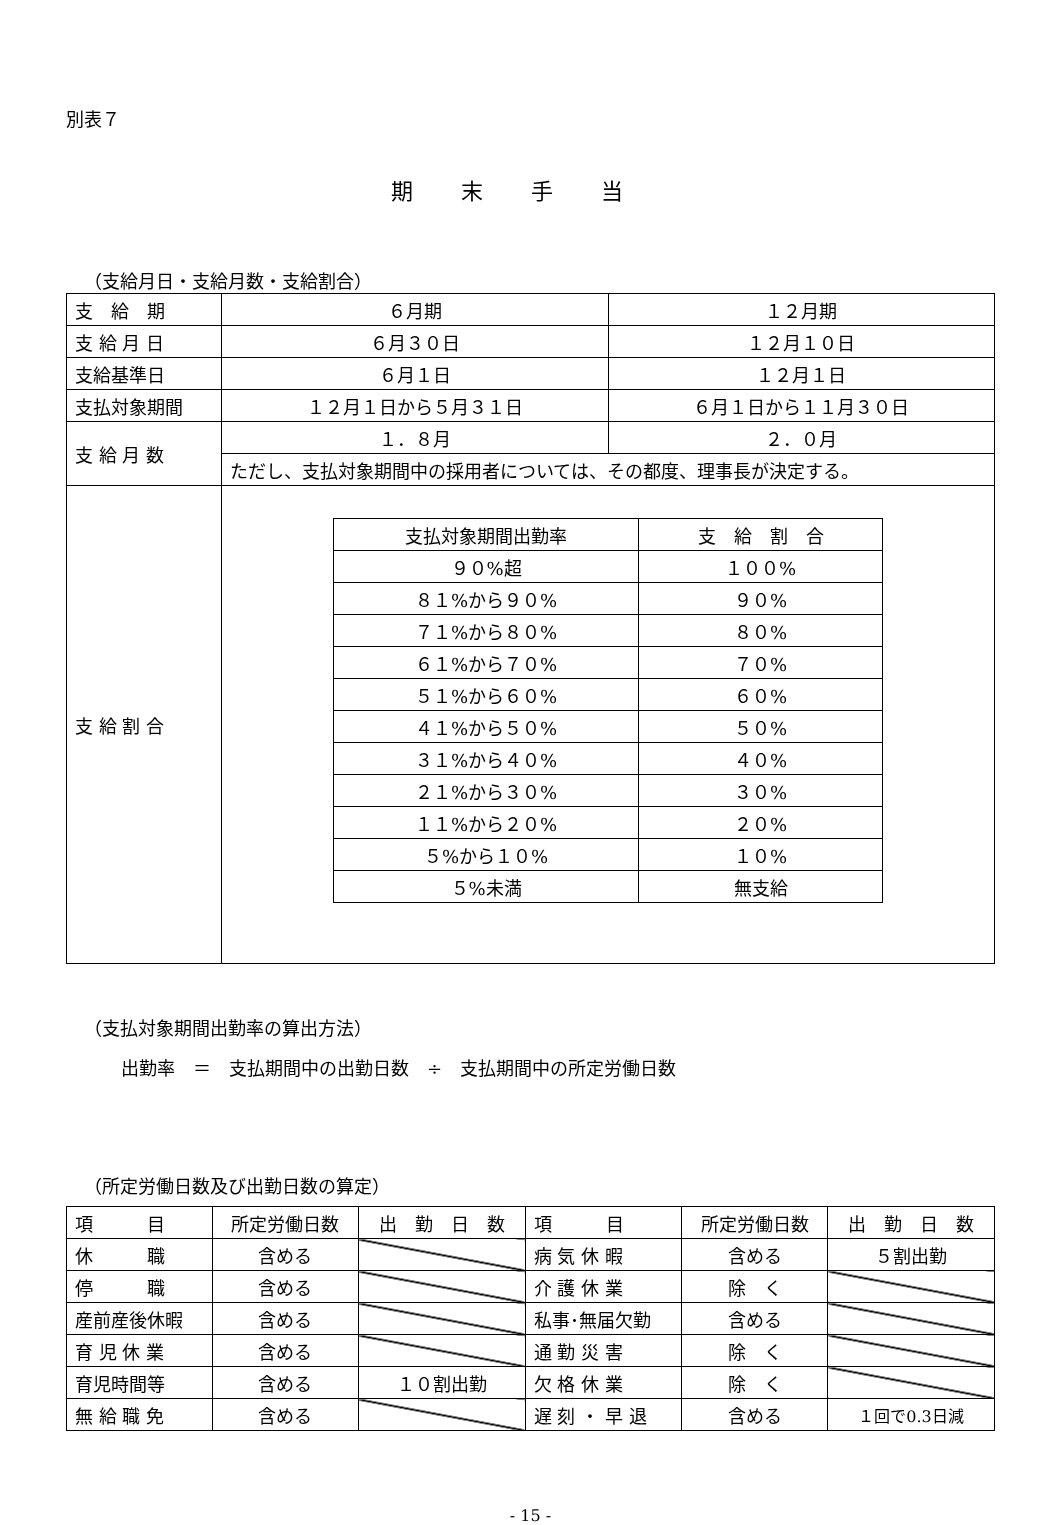別表７
期末手当
（支給月日・支給月数・支給割合）
| 支 給 期 | ６月期 | １２月期 |
| 支 給 月 日 | ６月３０日 | １２月１０日 |
| 支給基準日 | ６月１日 | １２月１日 |
| 支払対象期間 | １２月１日から５月３１日 | ６月１日から１１月３０日 |
| 支 給 月 数 | １．８月 | ２．０月 |
| | ただし、支払対象期間中の採用者については、その都度、理事長が決定する。 | |
| 支 給 割 合 | / 支払対象期間出勤率 / 支 給 割 合 / / --- / --- / / ９０%超 / １００% / / ８１%から９０% / ９０% / / ７１%から８０% / ８０% / / ６１%から７０% / ７０% / / ５１%から６０% / ６０% / / ４１%から５０% / ５０% / / ３１%から４０% / ４０% / / ２１%から３０% / ３０% / / １１%から２０% / ２０% / / ５%から１０% / １０% / / ５%未満 / 無支給 / | |
（支払対象期間出勤率の算出方法）
出勤率　＝　支払期間中の出勤日数　÷　支払期間中の所定労働日数
（所定労働日数及び出勤日数の算定）
| 項 目 | 所定労働日数 | 出 勤 日 数 | 項 目 | 所定労働日数 | 出 勤 日 数 |
| 休 職 | 含める | | 病 気 休 暇 | 含める | ５割出勤 |
| 停 職 | 含める | | 介 護 休 業 | 除 く | |
| 産前産後休暇 | 含める | | 私事･無届欠勤 | 含める | |
| 育 児 休 業 | 含める | | 通 勤 災 害 | 除 く | |
| 育児時間等 | 含める | １０割出勤 | 欠 格 休 業 | 除 く | |
| 無 給 職 免 | 含める | | 遅 刻 ・ 早 退 | 含める | １回で0.3日減 |
- 15 -